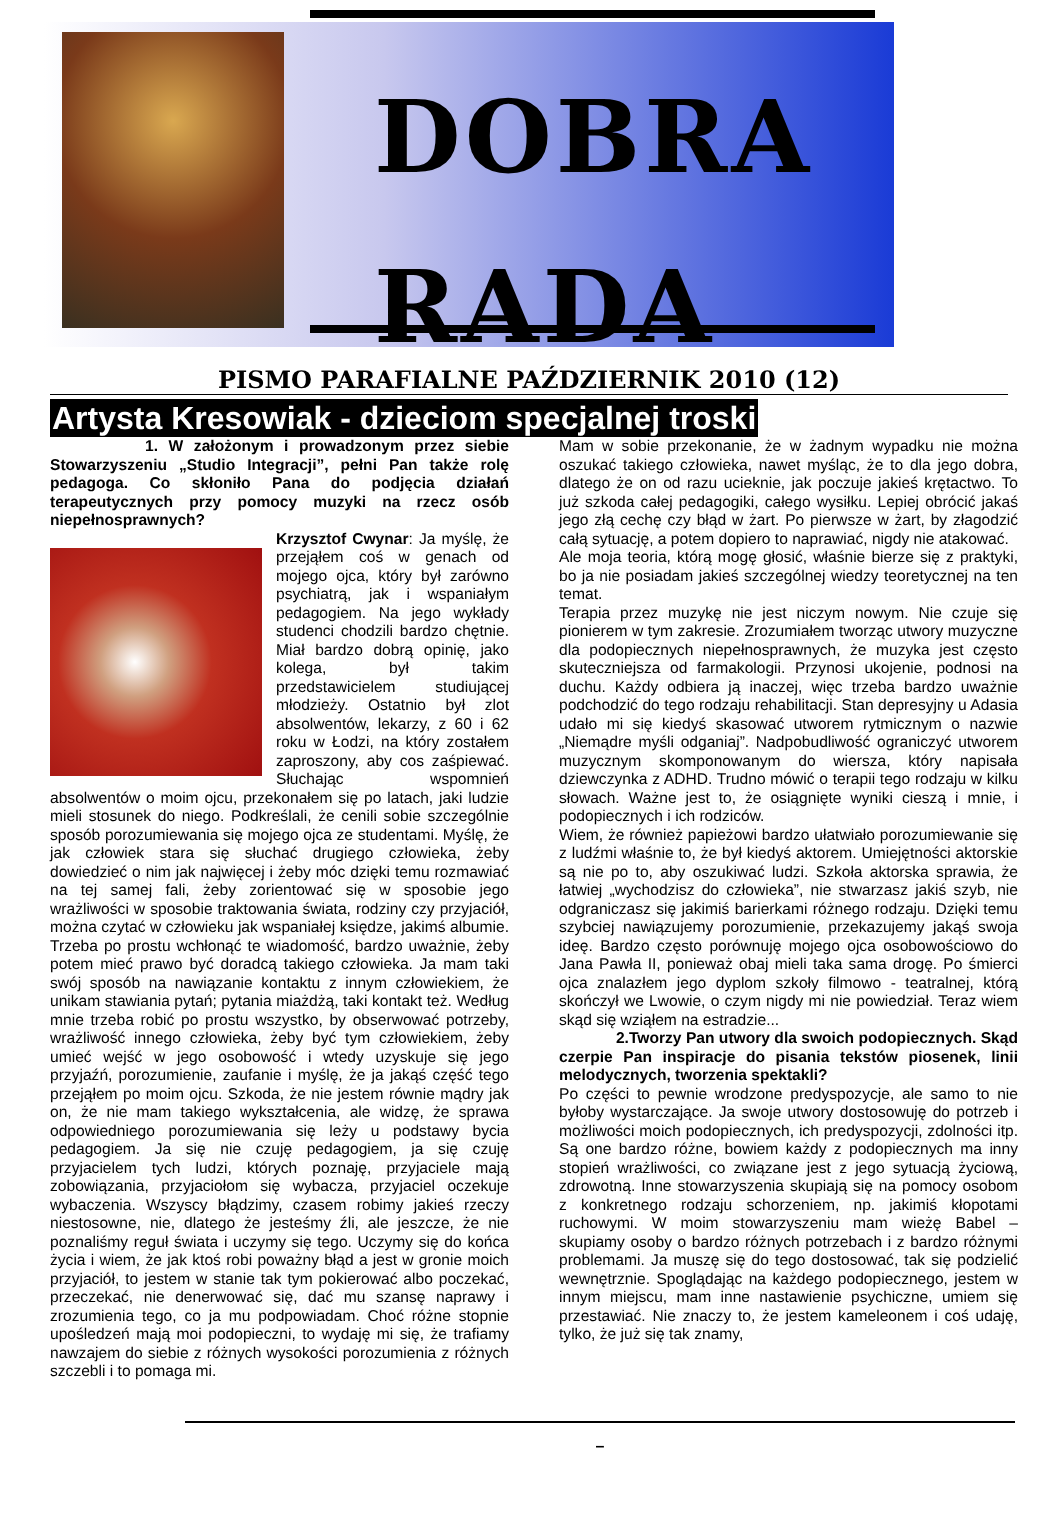DOBRA
RADA
PISMO PARAFIALNE PAŹDZIERNIK 2010 (12)
Artysta Kresowiak - dzieciom specjalnej troski
1. W założonym i prowadzonym przez siebie Stowarzyszeniu „Studio Integracji”, pełni Pan także rolę pedagoga. Co skłoniło Pana do podjęcia działań terapeutycznych przy pomocy muzyki na rzecz osób niepełnosprawnych?
Krzysztof Cwynar: Ja myślę, że przejąłem coś w genach od mojego ojca, który był zarówno psychiatrą, jak i wspaniałym pedagogiem. Na jego wykłady studenci chodzili bardzo chętnie. Miał bardzo dobrą opinię, jako kolega, był takim przedstawicielem studiującej młodzieży. Ostatnio był zlot absolwentów, lekarzy, z 60 i 62 roku w Łodzi, na który zostałem zaproszony, aby cos zaśpiewać. Słuchając wspomnień absolwentów o moim ojcu, przekonałem się po latach, jaki ludzie mieli stosunek do niego. Podkreślali, że cenili sobie szczególnie sposób porozumiewania się mojego ojca ze studentami. Myślę, że jak człowiek stara się słuchać drugiego człowieka, żeby dowiedzieć o nim jak najwięcej i żeby móc dzięki temu rozmawiać na tej samej fali, żeby zorientować się w sposobie jego wrażliwości w sposobie traktowania świata, rodziny czy przyjaciół, można czytać w człowieku jak wspaniałej księdze, jakimś albumie. Trzeba po prostu wchłonąć te wiadomość, bardzo uważnie, żeby potem mieć prawo być doradcą takiego człowieka. Ja mam taki swój sposób na nawiązanie kontaktu z innym człowiekiem, że unikam stawiania pytań; pytania miażdżą, taki kontakt też. Według mnie trzeba robić po prostu wszystko, by obserwować potrzeby, wrażliwość innego człowieka, żeby być tym człowiekiem, żeby umieć wejść w jego osobowość i wtedy uzyskuje się jego przyjaźń, porozumienie, zaufanie i myślę, że ja jakąś część tego przejąłem po moim ojcu. Szkoda, że nie jestem równie mądry jak on, że nie mam takiego wykształcenia, ale widzę, że sprawa odpowiedniego porozumiewania się leży u podstawy bycia pedagogiem. Ja się nie czuję pedagogiem, ja się czuję przyjacielem tych ludzi, których poznaję, przyjaciele mają zobowiązania, przyjaciołom się wybacza, przyjaciel oczekuje wybaczenia. Wszyscy błądzimy, czasem robimy jakieś rzeczy niestosowne, nie, dlatego że jesteśmy źli, ale jeszcze, że nie poznaliśmy reguł świata i uczymy się tego. Uczymy się do końca życia i wiem, że jak ktoś robi poważny błąd a jest w gronie moich przyjaciół, to jestem w stanie tak tym pokierować albo poczekać, przeczekać, nie denerwować się, dać mu szansę naprawy i zrozumienia tego, co ja mu podpowiadam. Choć różne stopnie upośledzeń mają moi podopieczni, to wydaję mi się, że trafiamy nawzajem do siebie z różnych wysokości porozumienia z różnych szczebli i to pomaga mi.
Mam w sobie przekonanie, że w żadnym wypadku nie można oszukać takiego człowieka, nawet myśląc, że to dla jego dobra, dlatego że on od razu ucieknie, jak poczuje jakieś krętactwo. To już szkoda całej pedagogiki, całego wysiłku. Lepiej obrócić jakaś jego złą cechę czy błąd w żart. Po pierwsze w żart, by złagodzić całą sytuację, a potem dopiero to naprawiać, nigdy nie atakować.
Ale moja teoria, którą mogę głosić, właśnie bierze się z praktyki, bo ja nie posiadam jakieś szczególnej wiedzy teoretycznej na ten temat.
Terapia przez muzykę nie jest niczym nowym. Nie czuje się pionierem w tym zakresie. Zrozumiałem tworząc utwory muzyczne dla podopiecznych niepełnosprawnych, że muzyka jest często skuteczniejsza od farmakologii. Przynosi ukojenie, podnosi na duchu. Każdy odbiera ją inaczej, więc trzeba bardzo uważnie podchodzić do tego rodzaju rehabilitacji. Stan depresyjny u Adasia udało mi się kiedyś skasować utworem rytmicznym o nazwie „Niemądre myśli odganiaj”. Nadpobudliwość ograniczyć utworem muzycznym skomponowanym do wiersza, który napisała dziewczynka z ADHD. Trudno mówić o terapii tego rodzaju w kilku słowach. Ważne jest to, że osiągnięte wyniki cieszą i mnie, i podopiecznych i ich rodziców.
Wiem, że również papieżowi bardzo ułatwiało porozumiewanie się z ludźmi właśnie to, że był kiedyś aktorem. Umiejętności aktorskie są nie po to, aby oszukiwać ludzi. Szkoła aktorska sprawia, że łatwiej „wychodzisz do człowieka”, nie stwarzasz jakiś szyb, nie odgraniczasz się jakimiś barierkami różnego rodzaju. Dzięki temu szybciej nawiązujemy porozumienie, przekazujemy jakąś swoja ideę. Bardzo często porównuję mojego ojca osobowościowo do Jana Pawła II, ponieważ obaj mieli taka sama drogę. Po śmierci ojca znalazłem jego dyplom szkoły filmowo - teatralnej, którą skończył we Lwowie, o czym nigdy mi nie powiedział. Teraz wiem skąd się wziąłem na estradzie...
2.Tworzy Pan utwory dla swoich podopiecznych. Skąd czerpie Pan inspiracje do pisania tekstów piosenek, linii melodycznych, tworzenia spektakli?
Po części to pewnie wrodzone predyspozycje, ale samo to nie byłoby wystarczające. Ja swoje utwory dostosowuję do potrzeb i możliwości moich podopiecznych, ich predyspozycji, zdolności itp. Są one bardzo różne, bowiem każdy z podopiecznych ma inny stopień wrażliwości, co związane jest z jego sytuacją życiową, zdrowotną. Inne stowarzyszenia skupiają się na pomocy osobom z konkretnego rodzaju schorzeniem, np. jakimiś kłopotami ruchowymi. W moim stowarzyszeniu mam wieżę Babel – skupiamy osoby o bardzo różnych potrzebach i z bardzo różnymi problemami. Ja muszę się do tego dostosować, tak się podzielić wewnętrznie. Spoglądając na każdego podopiecznego, jestem w innym miejscu, mam inne nastawienie psychiczne, umiem się przestawiać. Nie znaczy to, że jestem kameleonem i coś udaję, tylko, że już się tak znamy,
–